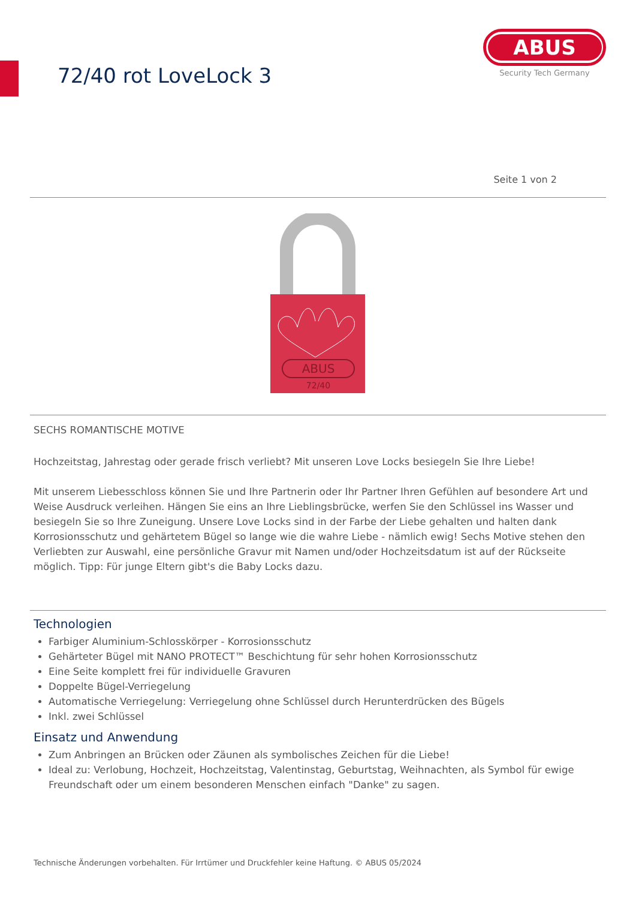72/40 rot LoveLock 3
ABUS
Security Tech Germany
Seite 1 von 2
ABUS
72/40
SECHS ROMANTISCHE MOTIVE
Hochzeitstag, Jahrestag oder gerade frisch verliebt? Mit unseren Love Locks besiegeln Sie Ihre Liebe!
Mit unserem Liebesschloss können Sie und Ihre Partnerin oder Ihr Partner Ihren Gefühlen auf besondere Art und Weise Ausdruck verleihen. Hängen Sie eins an Ihre Lieblingsbrücke, werfen Sie den Schlüssel ins Wasser und besiegeln Sie so Ihre Zuneigung. Unsere Love Locks sind in der Farbe der Liebe gehalten und halten dank Korrosionsschutz und gehärtetem Bügel so lange wie die wahre Liebe - nämlich ewig! Sechs Motive stehen den Verliebten zur Auswahl, eine persönliche Gravur mit Namen und/oder Hochzeitsdatum ist auf der Rückseite möglich. Tipp: Für junge Eltern gibt's die Baby Locks dazu.
Technologien
Farbiger Aluminium-Schlosskörper - Korrosionsschutz
Gehärteter Bügel mit NANO PROTECT™ Beschichtung für sehr hohen Korrosionsschutz
Eine Seite komplett frei für individuelle Gravuren
Doppelte Bügel-Verriegelung
Automatische Verriegelung: Verriegelung ohne Schlüssel durch Herunterdrücken des Bügels
Inkl. zwei Schlüssel
Einsatz und Anwendung
Zum Anbringen an Brücken oder Zäunen als symbolisches Zeichen für die Liebe!
Ideal zu: Verlobung, Hochzeit, Hochzeitstag, Valentinstag, Geburtstag, Weihnachten, als Symbol für ewige Freundschaft oder um einem besonderen Menschen einfach "Danke" zu sagen.
Technische Änderungen vorbehalten. Für Irrtümer und Druckfehler keine Haftung. © ABUS 05/2024